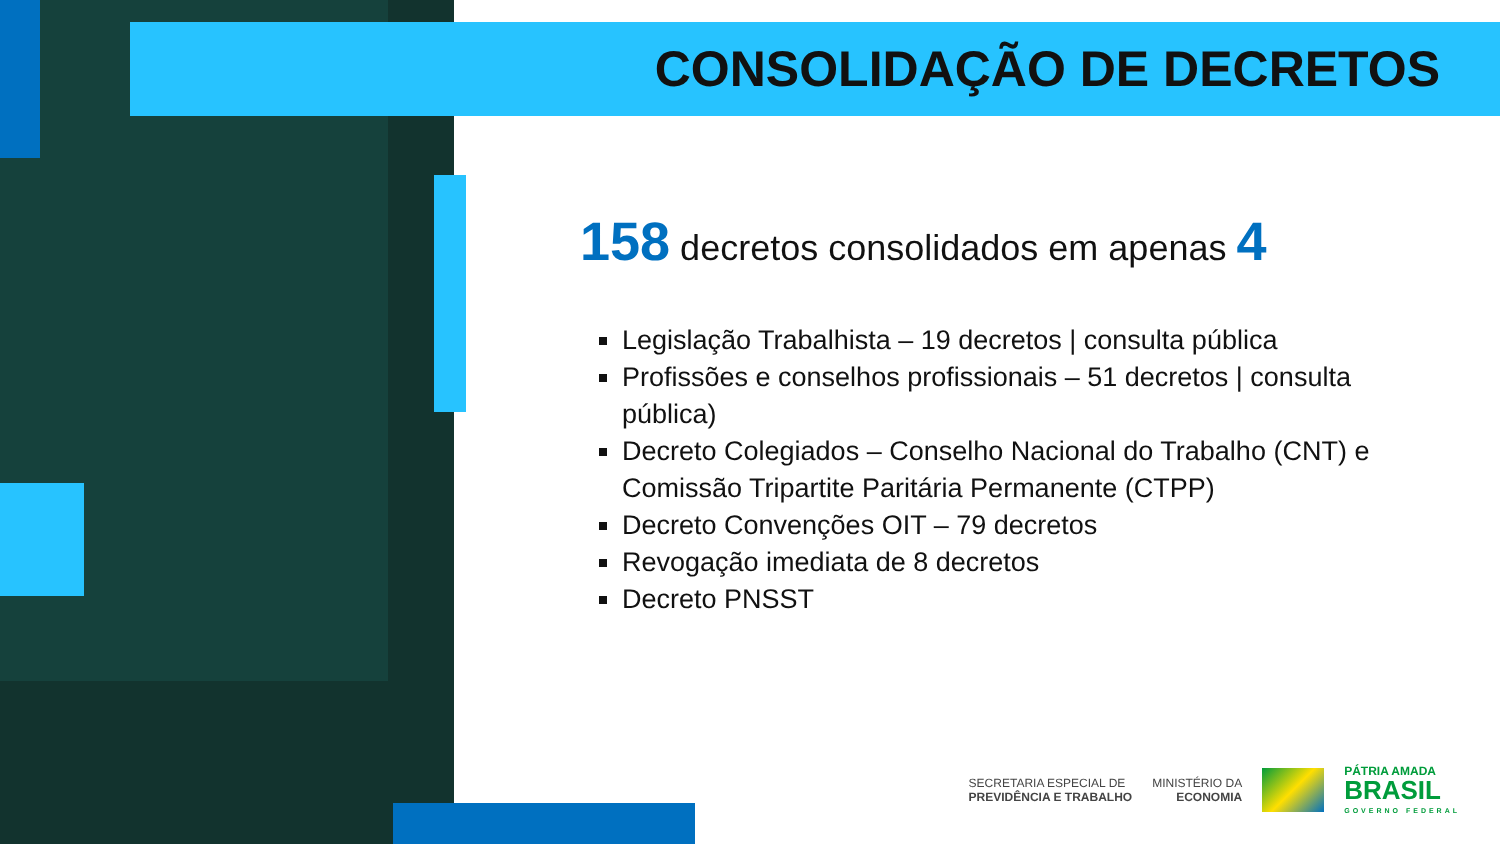CONSOLIDAÇÃO DE DECRETOS
158 decretos consolidados em apenas 4
Legislação Trabalhista – 19 decretos | consulta pública
Profissões e conselhos profissionais – 51 decretos | consulta pública)
Decreto Colegiados – Conselho Nacional do Trabalho (CNT) e Comissão Tripartite Paritária Permanente (CTPP)
Decreto Convenções OIT – 79 decretos
Revogação imediata de 8 decretos
Decreto PNSST
SECRETARIA ESPECIAL DE
PREVIDÊNCIA E TRABALHO
MINISTÉRIO DA
ECONOMIA
PÁTRIA AMADA
BRASIL
GOVERNO FEDERAL